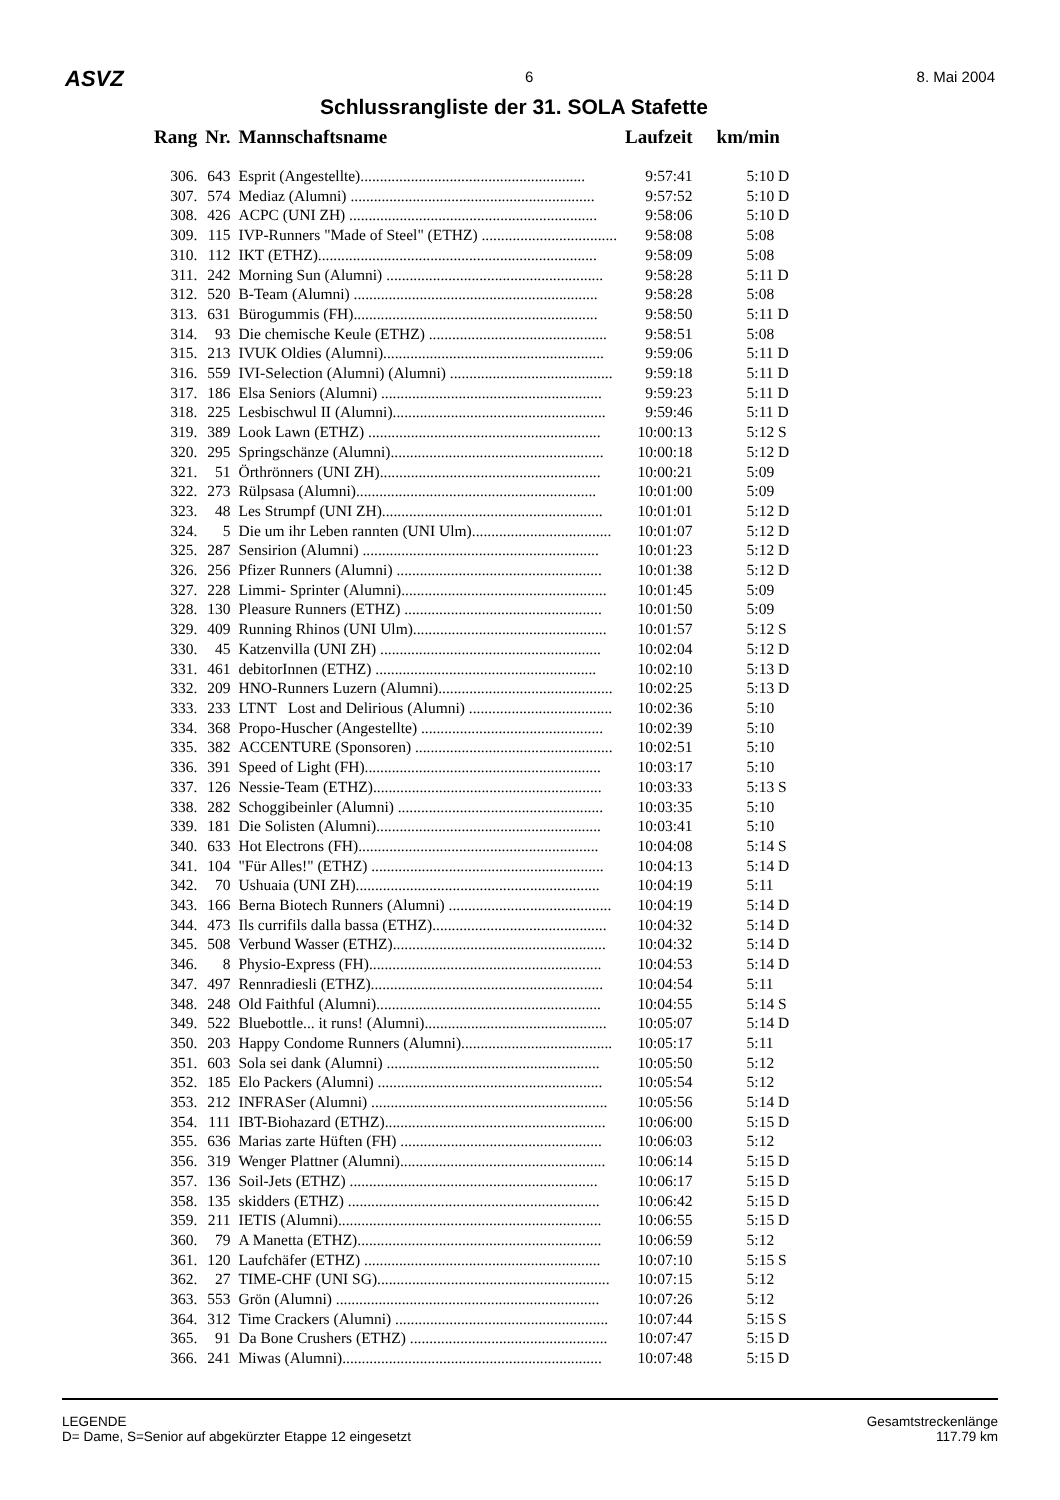ASVZ 6 8. Mai 2004
Schlussrangliste der 31. SOLA Stafette
| Rang | Nr. | Mannschaftsname | Laufzeit | km/min |
| --- | --- | --- | --- | --- |
| 306. | 643 | Esprit (Angestellte).......................................................... | 9:57:41 | 5:10 D |
| 307. | 574 | Mediaz (Alumni) ............................................................... | 9:57:52 | 5:10 D |
| 308. | 426 | ACPC (UNI ZH) ................................................................ | 9:58:06 | 5:10 D |
| 309. | 115 | IVP-Runners "Made of Steel" (ETHZ) ................................... | 9:58:08 | 5:08 |
| 310. | 112 | IKT (ETHZ)........................................................................ | 9:58:09 | 5:08 |
| 311. | 242 | Morning Sun (Alumni) ........................................................ | 9:58:28 | 5:11 D |
| 312. | 520 | B-Team (Alumni) ............................................................... | 9:58:28 | 5:08 |
| 313. | 631 | Bürogummis (FH)............................................................... | 9:58:50 | 5:11 D |
| 314. | 93 | Die chemische Keule (ETHZ) .............................................. | 9:58:51 | 5:08 |
| 315. | 213 | IVUK Oldies (Alumni)......................................................... | 9:59:06 | 5:11 D |
| 316. | 559 | IVI-Selection (Alumni) (Alumni) .......................................... | 9:59:18 | 5:11 D |
| 317. | 186 | Elsa Seniors (Alumni) ......................................................... | 9:59:23 | 5:11 D |
| 318. | 225 | Lesbischwul II (Alumni)....................................................... | 9:59:46 | 5:11 D |
| 319. | 389 | Look Lawn (ETHZ) ............................................................ | 10:00:13 | 5:12 S |
| 320. | 295 | Springschänze (Alumni)....................................................... | 10:00:18 | 5:12 D |
| 321. | 51 | Örthrönners (UNI ZH)......................................................... | 10:00:21 | 5:09 |
| 322. | 273 | Rülpsasa (Alumni).............................................................. | 10:01:00 | 5:09 |
| 323. | 48 | Les Strumpf (UNI ZH)......................................................... | 10:01:01 | 5:12 D |
| 324. | 5 | Die um ihr Leben rannten (UNI Ulm).................................... | 10:01:07 | 5:12 D |
| 325. | 287 | Sensirion (Alumni) ............................................................. | 10:01:23 | 5:12 D |
| 326. | 256 | Pfizer Runners (Alumni) ..................................................... | 10:01:38 | 5:12 D |
| 327. | 228 | Limmi- Sprinter (Alumni)..................................................... | 10:01:45 | 5:09 |
| 328. | 130 | Pleasure Runners (ETHZ) ................................................... | 10:01:50 | 5:09 |
| 329. | 409 | Running Rhinos (UNI Ulm).................................................. | 10:01:57 | 5:12 S |
| 330. | 45 | Katzenvilla (UNI ZH) ......................................................... | 10:02:04 | 5:12 D |
| 331. | 461 | debitorInnen (ETHZ) ......................................................... | 10:02:10 | 5:13 D |
| 332. | 209 | HNO-Runners Luzern (Alumni)............................................. | 10:02:25 | 5:13 D |
| 333. | 233 | LTNT Lost and Delirious (Alumni) ..................................... | 10:02:36 | 5:10 |
| 334. | 368 | Propo-Huscher (Angestellte) ............................................... | 10:02:39 | 5:10 |
| 335. | 382 | ACCENTURE (Sponsoren) ................................................... | 10:02:51 | 5:10 |
| 336. | 391 | Speed of Light (FH)............................................................. | 10:03:17 | 5:10 |
| 337. | 126 | Nessie-Team (ETHZ)........................................................... | 10:03:33 | 5:13 S |
| 338. | 282 | Schoggibeinler (Alumni) ..................................................... | 10:03:35 | 5:10 |
| 339. | 181 | Die Solisten (Alumni).......................................................... | 10:03:41 | 5:10 |
| 340. | 633 | Hot Electrons (FH).............................................................. | 10:04:08 | 5:14 S |
| 341. | 104 | "Für Alles!" (ETHZ) ............................................................ | 10:04:13 | 5:14 D |
| 342. | 70 | Ushuaia (UNI ZH)............................................................... | 10:04:19 | 5:11 |
| 343. | 166 | Berna Biotech Runners (Alumni) .......................................... | 10:04:19 | 5:14 D |
| 344. | 473 | Ils currifils dalla bassa (ETHZ)............................................. | 10:04:32 | 5:14 D |
| 345. | 508 | Verbund Wasser (ETHZ)....................................................... | 10:04:32 | 5:14 D |
| 346. | 8 | Physio-Express (FH)............................................................ | 10:04:53 | 5:14 D |
| 347. | 497 | Rennradiesli (ETHZ)............................................................ | 10:04:54 | 5:11 |
| 348. | 248 | Old Faithful (Alumni).......................................................... | 10:04:55 | 5:14 S |
| 349. | 522 | Bluebottle... it runs! (Alumni)............................................... | 10:05:07 | 5:14 D |
| 350. | 203 | Happy Condome Runners (Alumni)....................................... | 10:05:17 | 5:11 |
| 351. | 603 | Sola sei dank (Alumni) ....................................................... | 10:05:50 | 5:12 |
| 352. | 185 | Elo Packers (Alumni) .......................................................... | 10:05:54 | 5:12 |
| 353. | 212 | INFRASer (Alumni) ............................................................. | 10:05:56 | 5:14 D |
| 354. | 111 | IBT-Biohazard (ETHZ)......................................................... | 10:06:00 | 5:15 D |
| 355. | 636 | Marias zarte Hüften (FH) .................................................... | 10:06:03 | 5:12 |
| 356. | 319 | Wenger Plattner (Alumni)..................................................... | 10:06:14 | 5:15 D |
| 357. | 136 | Soil-Jets (ETHZ) ................................................................ | 10:06:17 | 5:15 D |
| 358. | 135 | skidders (ETHZ) ................................................................. | 10:06:42 | 5:15 D |
| 359. | 211 | IETIS (Alumni).................................................................... | 10:06:55 | 5:15 D |
| 360. | 79 | A Manetta (ETHZ)............................................................... | 10:06:59 | 5:12 |
| 361. | 120 | Laufchäfer (ETHZ) ............................................................. | 10:07:10 | 5:15 S |
| 362. | 27 | TIME-CHF (UNI SG)............................................................ | 10:07:15 | 5:12 |
| 363. | 553 | Grön (Alumni) .................................................................... | 10:07:26 | 5:12 |
| 364. | 312 | Time Crackers (Alumni) ....................................................... | 10:07:44 | 5:15 S |
| 365. | 91 | Da Bone Crushers (ETHZ) ................................................... | 10:07:47 | 5:15 D |
| 366. | 241 | Miwas (Alumni)................................................................... | 10:07:48 | 5:15 D |
LEGENDE
D= Dame, S=Senior auf abgekürzter Etappe 12 eingesetzt
Gesamtstreckenlänge
117.79 km